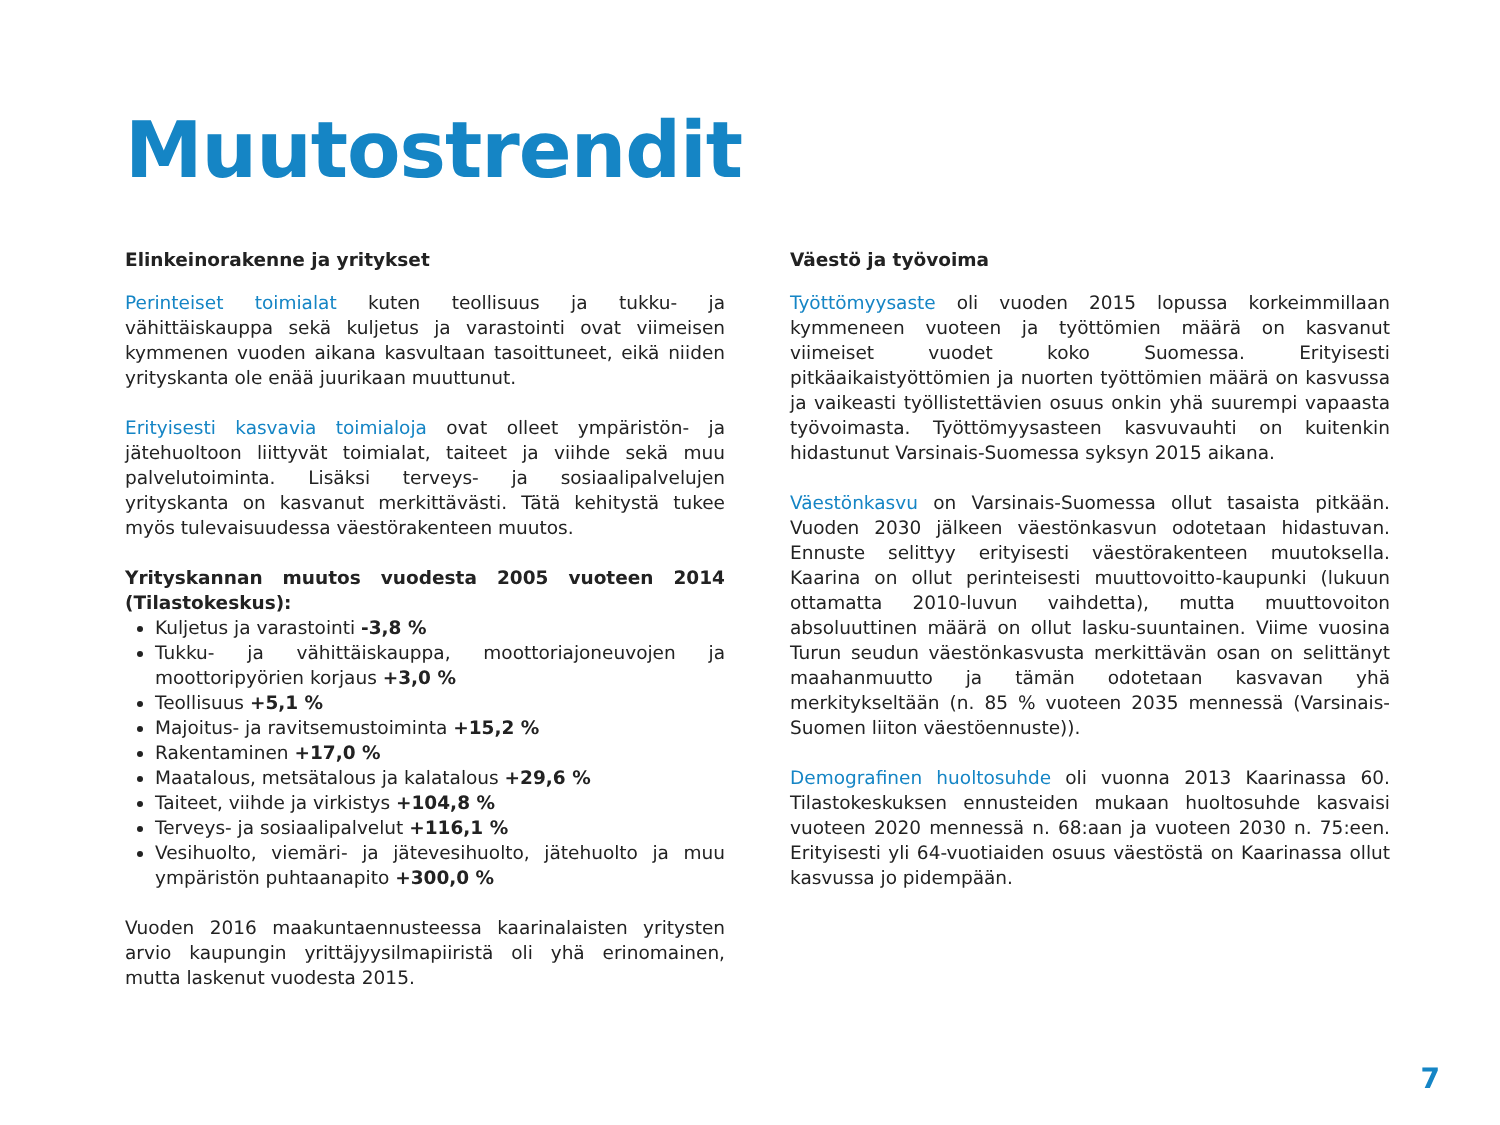Muutostrendit
Elinkeinorakenne ja yritykset
Perinteiset toimialat kuten teollisuus ja tukku- ja vähittäiskauppa sekä kuljetus ja varastointi ovat viimeisen kymmenen vuoden aikana kasvultaan tasoittuneet, eikä niiden yrityskanta ole enää juurikaan muuttunut.
Erityisesti kasvavia toimialoja ovat olleet ympäristön- ja jätehuoltoon liittyvät toimialat, taiteet ja viihde sekä muu palvelutoiminta. Lisäksi terveys- ja sosiaalipalvelujen yrityskanta on kasvanut merkittävästi. Tätä kehitystä tukee myös tulevaisuudessa väestörakenteen muutos.
Yrityskannan muutos vuodesta 2005 vuoteen 2014 (Tilastokeskus):
Kuljetus ja varastointi -3,8 %
Tukku- ja vähittäiskauppa, moottoriajoneuvojen ja moottoripyörien korjaus +3,0 %
Teollisuus +5,1 %
Majoitus- ja ravitsemustoiminta +15,2 %
Rakentaminen +17,0 %
Maatalous, metsätalous ja kalatalous +29,6 %
Taiteet, viihde ja virkistys +104,8 %
Terveys- ja sosiaalipalvelut +116,1 %
Vesihuolto, viemäri- ja jätevesihuolto, jätehuolto ja muu ympäristön puhtaanapito +300,0 %
Vuoden 2016 maakuntaennusteessa kaarinalaisten yritysten arvio kaupungin yrittäjyysilmapiiristä oli yhä erinomainen, mutta laskenut vuodesta 2015.
Väestö ja työvoima
Työttömyysaste oli vuoden 2015 lopussa korkeimmillaan kymmeneen vuoteen ja työttömien määrä on kasvanut viimeiset vuodet koko Suomessa. Erityisesti pitkäaikaistyöttömien ja nuorten työttömien määrä on kasvussa ja vaikeasti työllistettävien osuus onkin yhä suurempi vapaasta työvoimasta. Työttömyysasteen kasvuvauhti on kuitenkin hidastunut Varsinais-Suomessa syksyn 2015 aikana.
Väestönkasvu on Varsinais-Suomessa ollut tasaista pitkään. Vuoden 2030 jälkeen väestönkasvun odotetaan hidastuvan. Ennuste selittyy erityisesti väestörakenteen muutoksella. Kaarina on ollut perinteisesti muuttovoitto-kaupunki (lukuun ottamatta 2010-luvun vaihdetta), mutta muuttovoiton absoluuttinen määrä on ollut lasku-suuntainen. Viime vuosina Turun seudun väestönkasvusta merkittävän osan on selittänyt maahanmuutto ja tämän odotetaan kasvavan yhä merkitykseltään (n. 85 % vuoteen 2035 mennessä (Varsinais-Suomen liiton väestöennuste)).
Demografinen huoltosuhde oli vuonna 2013 Kaarinassa 60. Tilastokeskuksen ennusteiden mukaan huoltosuhde kasvaisi vuoteen 2020 mennessä n. 68:aan ja vuoteen 2030 n. 75:een. Erityisesti yli 64-vuotiaiden osuus väestöstä on Kaarinassa ollut kasvussa jo pidempään.
7